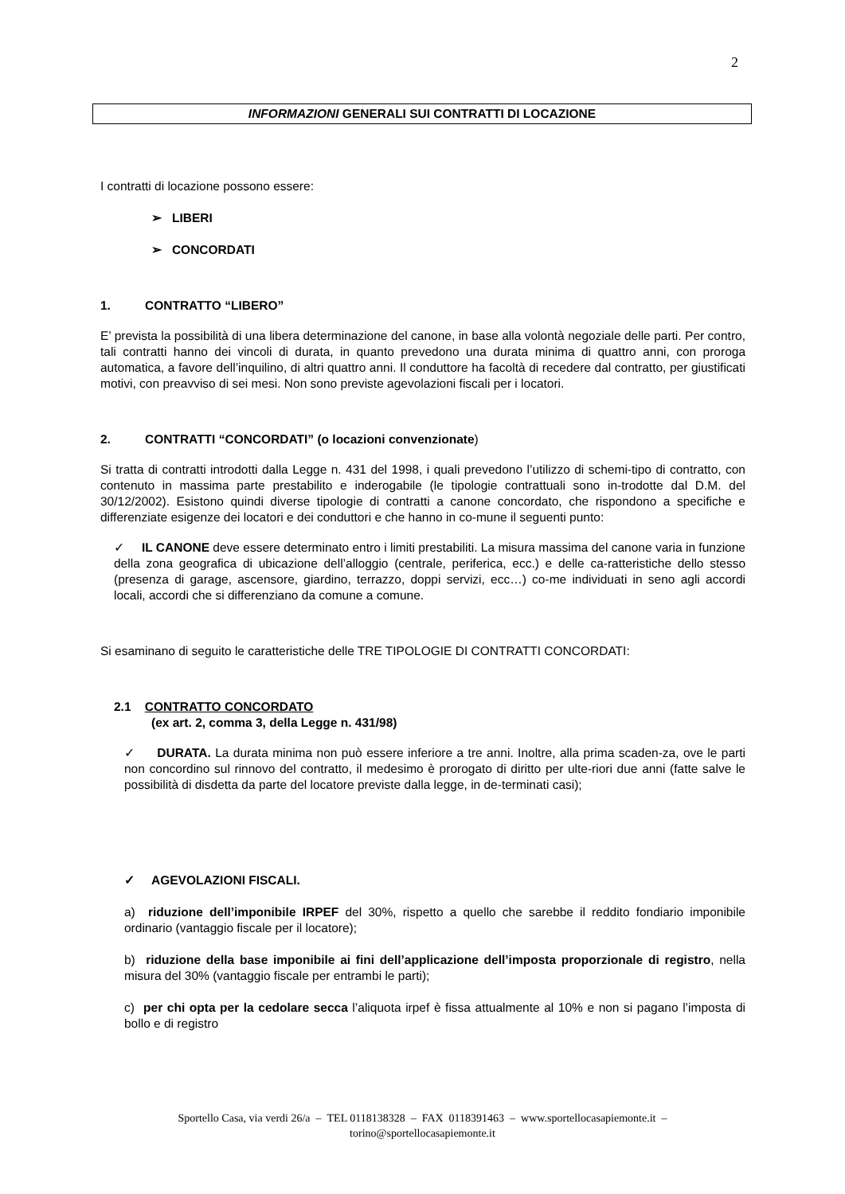2
INFORMAZIONI GENERALI SUI CONTRATTI DI LOCAZIONE
I contratti di locazione possono essere:
➢ LIBERI
➢ CONCORDATI
1. CONTRATTO “LIBERO”
E’ prevista la possibilità di una libera determinazione del canone, in base alla volontà negoziale delle parti. Per contro, tali contratti hanno dei vincoli di durata, in quanto prevedono una durata minima di quattro anni, con proroga automatica, a favore dell’inquilino, di altri quattro anni. Il conduttore ha facoltà di recedere dal contratto, per giustificati motivi, con preavviso di sei mesi. Non sono previste agevolazioni fiscali per i locatori.
2. CONTRATTI “CONCORDATI” (o locazioni convenzionate)
Si tratta di contratti introdotti dalla Legge n. 431 del 1998, i quali prevedono l’utilizzo di schemi-tipo di contratto, con contenuto in massima parte prestabilito e inderogabile (le tipologie contrattuali sono in-trodotte dal D.M. del 30/12/2002). Esistono quindi diverse tipologie di contratti a canone concordato, che rispondono a specifiche e differenziate esigenze dei locatori e dei conduttori e che hanno in co-mune il seguenti punto:
✓ IL CANONE deve essere determinato entro i limiti prestabiliti. La misura massima del canone varia in funzione della zona geografica di ubicazione dell’alloggio (centrale, periferica, ecc.) e delle ca-ratteristiche dello stesso (presenza di garage, ascensore, giardino, terrazzo, doppi servizi, ecc…) co-me individuati in seno agli accordi locali, accordi che si differenziano da comune a comune.
Si esaminano di seguito le caratteristiche delle TRE TIPOLOGIE DI CONTRATTI CONCORDATI:
2.1 CONTRATTO CONCORDATO
(ex art. 2, comma 3, della Legge n. 431/98)
✓ DURATA. La durata minima non può essere inferiore a tre anni. Inoltre, alla prima scaden-za, ove le parti non concordino sul rinnovo del contratto, il medesimo è prorogato di diritto per ulte-riori due anni (fatte salve le possibilità di disdetta da parte del locatore previste dalla legge, in de-terminati casi);
✓ AGEVOLAZIONI FISCALI.
a) riduzione dell’imponibile IRPEF del 30%, rispetto a quello che sarebbe il reddito fondiario imponibile ordinario (vantaggio fiscale per il locatore);
b) riduzione della base imponibile ai fini dell’applicazione dell’imposta proporzionale di registro, nella misura del 30% (vantaggio fiscale per entrambi le parti);
c) per chi opta per la cedolare secca l’aliquota irpef è fissa attualmente al 10% e non si pagano l’imposta di bollo e di registro
Sportello Casa, via verdi 26/a – TEL 0118138328 – FAX 0118391463 – www.sportellocasapiemonte.it –
torino@sportellocasapiemonte.it